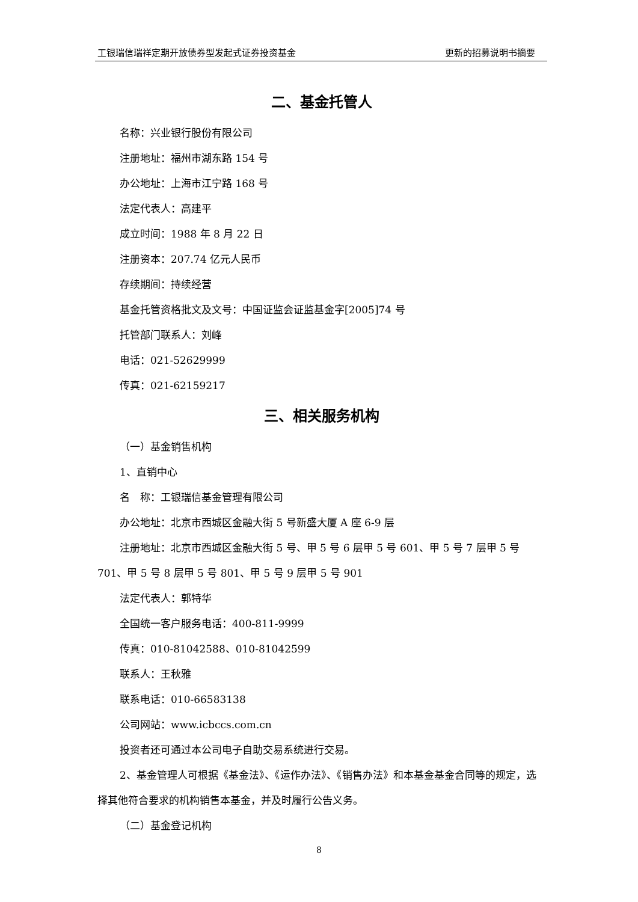工银瑞信瑞祥定期开放债券型发起式证券投资基金 更新的招募说明书摘要
二、基金托管人
名称：兴业银行股份有限公司
注册地址：福州市湖东路 154 号
办公地址：上海市江宁路 168 号
法定代表人：高建平
成立时间：1988 年 8 月 22 日
注册资本：207.74 亿元人民币
存续期间：持续经营
基金托管资格批文及文号：中国证监会证监基金字[2005]74 号
托管部门联系人：刘峰
电话：021-52629999
传真：021-62159217
三、相关服务机构
（一）基金销售机构
1、直销中心
名　称：工银瑞信基金管理有限公司
办公地址：北京市西城区金融大街 5 号新盛大厦 A 座 6-9 层
注册地址：北京市西城区金融大街 5 号、甲 5 号 6 层甲 5 号 601、甲 5 号 7 层甲 5 号 701、甲 5 号 8 层甲 5 号 801、甲 5 号 9 层甲 5 号 901
法定代表人：郭特华
全国统一客户服务电话：400-811-9999
传真：010-81042588、010-81042599
联系人：王秋雅
联系电话：010-66583138
公司网站：www.icbccs.com.cn
投资者还可通过本公司电子自助交易系统进行交易。
2、基金管理人可根据《基金法》、《运作办法》、《销售办法》和本基金基金合同等的规定，选择其他符合要求的机构销售本基金，并及时履行公告义务。
（二）基金登记机构
8